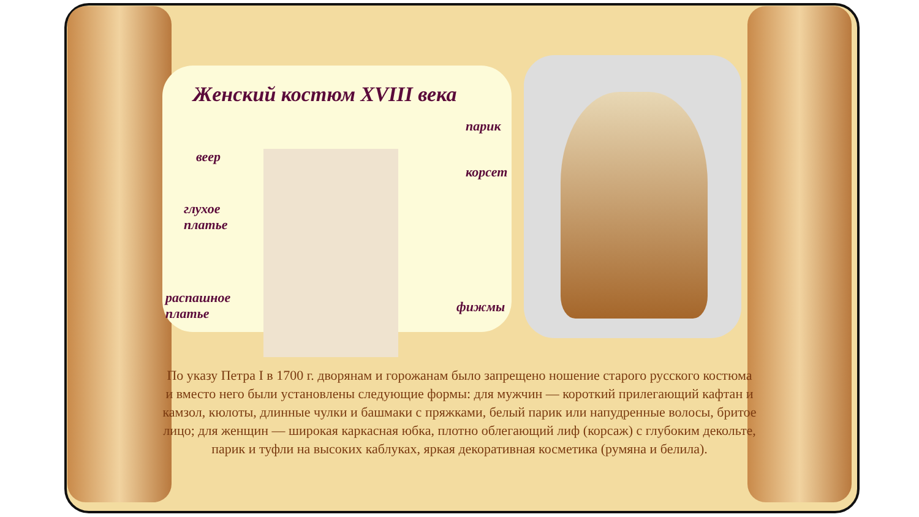Женский костюм XVIII века
парик
веер
корсет
глухое
платье
фижмы
распашное
платье
По указу Петра I в 1700 г. дворянам и горожанам было запрещено ношение старого русского костюма и вместо него были установлены следующие формы: для мужчин — короткий прилегающий кафтан и камзол, кюлоты, длинные чулки и башмаки с пряжками, белый парик или напудренные волосы, бритое лицо; для женщин — широкая каркасная юбка, плотно облегающий лиф (корсаж) с глубоким декольте, парик и туфли на высоких каблуках, яркая декоративная косметика (румяна и белила).